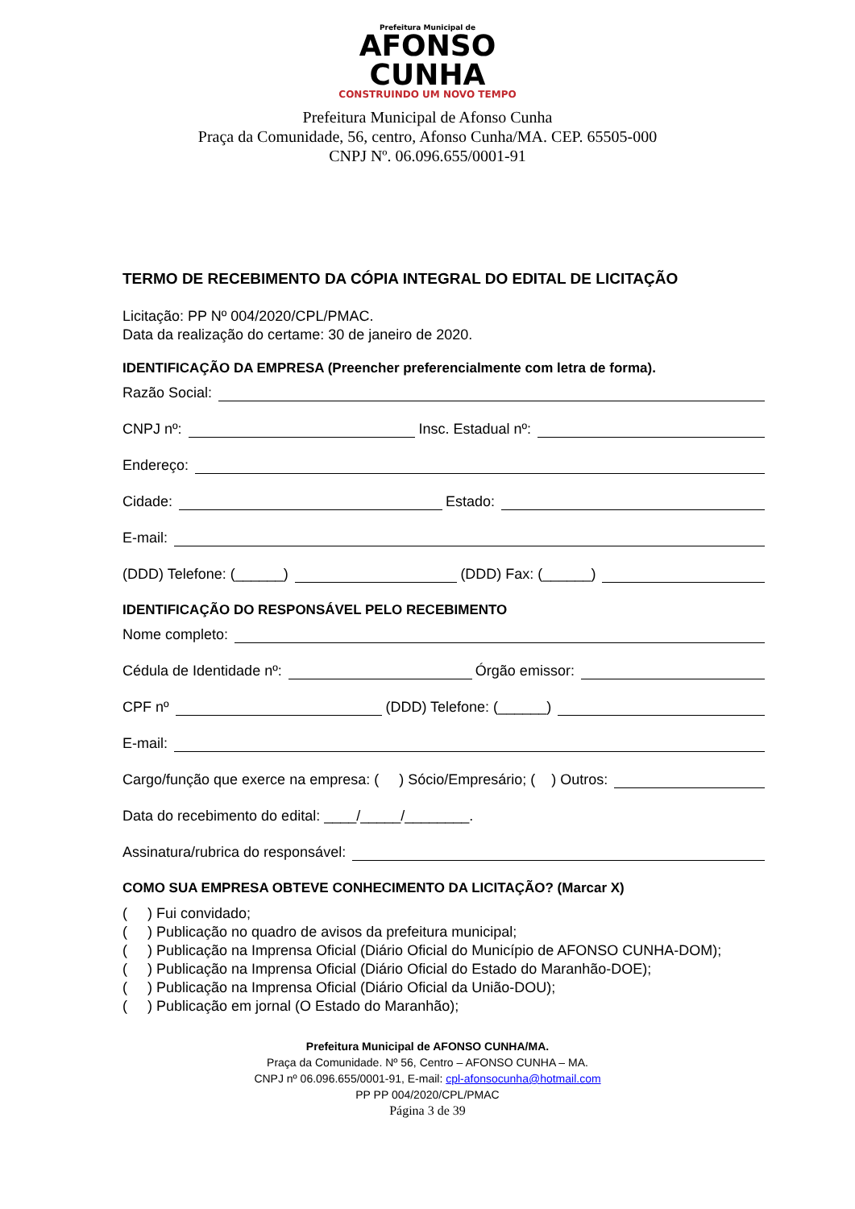Prefeitura Municipal de
AFONSO
CUNHA
CONSTRUINDO UM NOVO TEMPO
Prefeitura Municipal de Afonso Cunha
Praça da Comunidade, 56, centro, Afonso Cunha/MA. CEP. 65505-000
CNPJ Nº. 06.096.655/0001-91
TERMO DE RECEBIMENTO DA CÓPIA INTEGRAL DO EDITAL DE LICITAÇÃO
Licitação: PP Nº 004/2020/CPL/PMAC.
Data da realização do certame: 30 de janeiro de 2020.
IDENTIFICAÇÃO DA EMPRESA (Preencher preferencialmente com letra de forma).
Razão Social:
CNPJ nº: Insc. Estadual nº:
Endereço:
Cidade: Estado:
E-mail:
(DDD) Telefone: (______) (DDD) Fax: (______)
IDENTIFICAÇÃO DO RESPONSÁVEL PELO RECEBIMENTO
Nome completo:
Cédula de Identidade nº: Órgão emissor:
CPF nº (DDD) Telefone: (______)
E-mail:
Cargo/função que exerce na empresa: ( ) Sócio/Empresário; ( ) Outros:
Data do recebimento do edital: ____/_____/________.
Assinatura/rubrica do responsável:
COMO SUA EMPRESA OBTEVE CONHECIMENTO DA LICITAÇÃO? (Marcar X)
( ) Fui convidado;
( ) Publicação no quadro de avisos da prefeitura municipal;
( ) Publicação na Imprensa Oficial (Diário Oficial do Município de AFONSO CUNHA-DOM);
( ) Publicação na Imprensa Oficial (Diário Oficial do Estado do Maranhão-DOE);
( ) Publicação na Imprensa Oficial (Diário Oficial da União-DOU);
( ) Publicação em jornal (O Estado do Maranhão);
Prefeitura Municipal de AFONSO CUNHA/MA.
Praça da Comunidade. Nº 56, Centro – AFONSO CUNHA – MA.
CNPJ nº 06.096.655/0001-91, E-mail: cpl-afonsocunha@hotmail.com
PP PP 004/2020/CPL/PMAC
Página 3 de 39